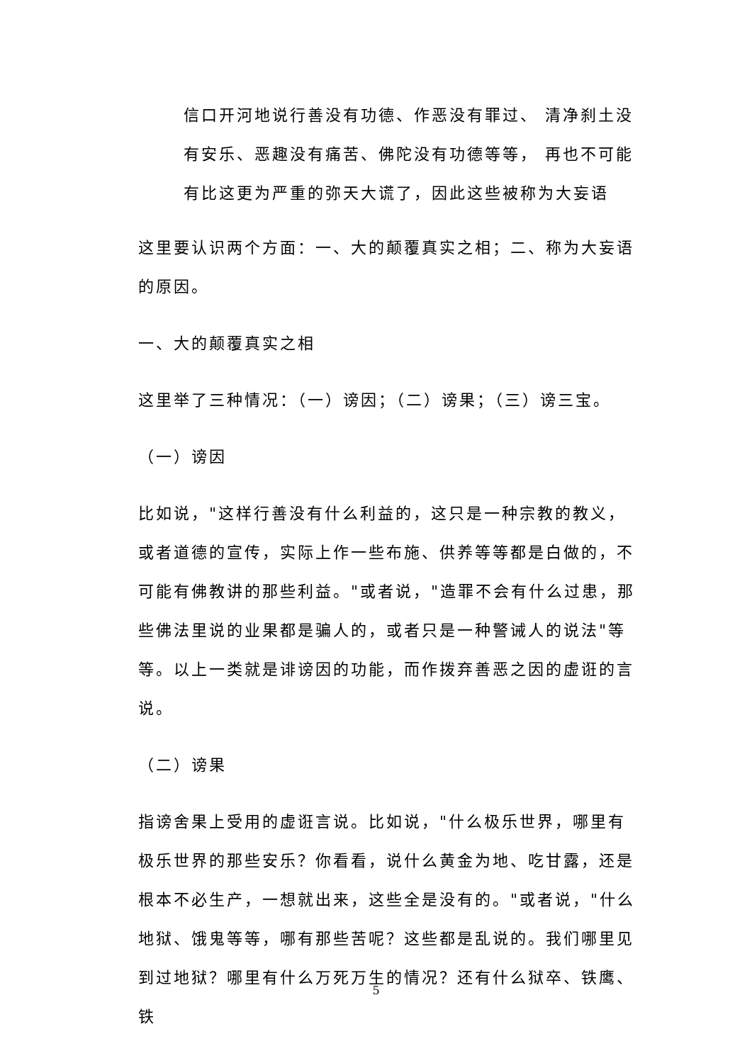信口开河地说行善没有功德、作恶没有罪过、 清净刹土没有安乐、恶趣没有痛苦、佛陀没有功德等等， 再也不可能有比这更为严重的弥天大谎了，因此这些被称为大妄语
这里要认识两个方面：一、大的颠覆真实之相；二、称为大妄语的原因。
一、大的颠覆真实之相
这里举了三种情况：（一）谤因；（二）谤果；（三）谤三宝。
（一）谤因
比如说，"这样行善没有什么利益的，这只是一种宗教的教义，或者道德的宣传，实际上作一些布施、供养等等都是白做的，不可能有佛教讲的那些利益。"或者说，"造罪不会有什么过患，那些佛法里说的业果都是骗人的，或者只是一种警诫人的说法"等等。以上一类就是诽谤因的功能，而作拨弃善恶之因的虚诳的言说。
（二）谤果
指谤舍果上受用的虚诳言说。比如说，"什么极乐世界，哪里有极乐世界的那些安乐？你看看，说什么黄金为地、吃甘露，还是根本不必生产，一想就出来，这些全是没有的。"或者说，"什么地狱、饿鬼等等，哪有那些苦呢？这些都是乱说的。我们哪里见到过地狱？哪里有什么万死万生的情况？还有什么狱卒、铁鹰、铁
5